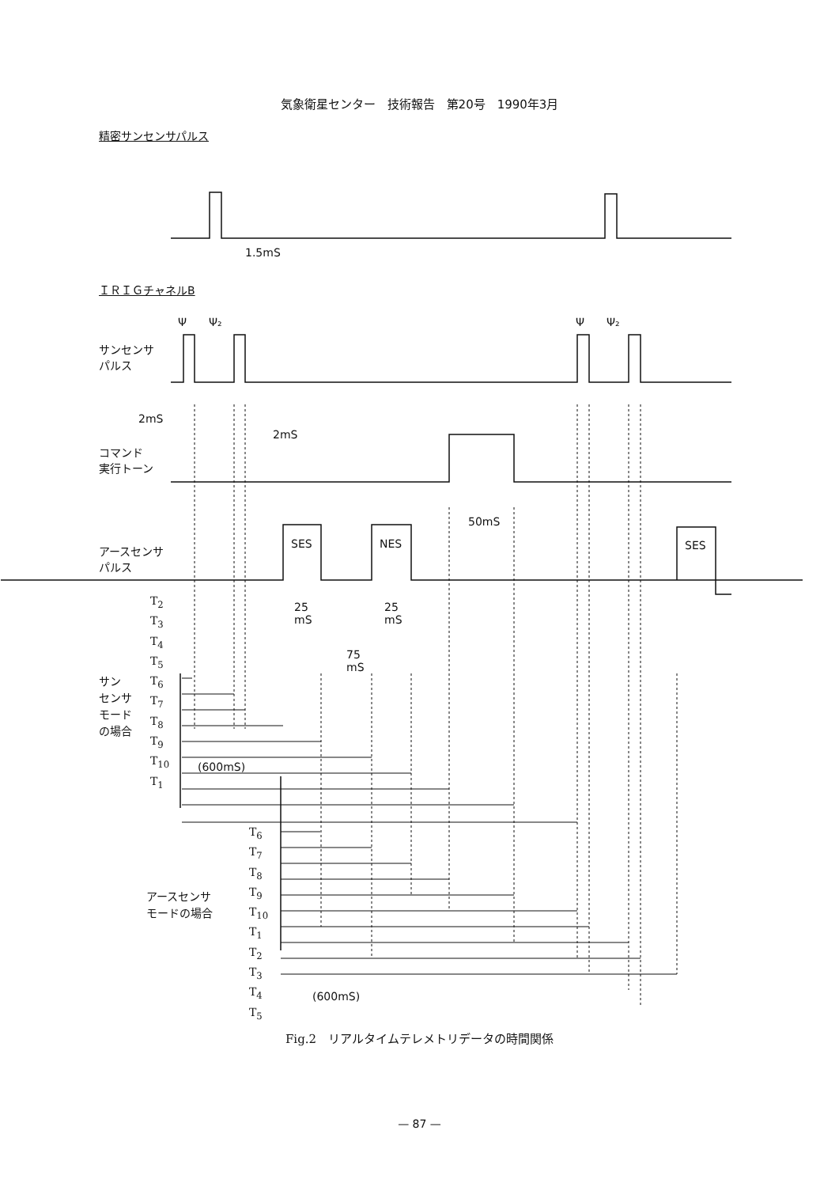気象衛星センター　技術報告　第20号　1990年3月
精密サンセンサパルス
1.5mS
ＩＲＩＧチャネルB
Ψ　　Ψ₂ Ψ　　Ψ₂
サンセンサ
パルス
2mS
2mS
コマンド
実行トーン
50mS
アースセンサ
パルス
SES NES SES
25
mS
25
mS
75
mS
サン
センサ
モード
の場合
T<sub>2</sub>
T<sub>3</sub>
T<sub>4</sub>
T<sub>5</sub>
T<sub>6</sub>
T<sub>7</sub>
T<sub>8</sub>
T<sub>9</sub>
T<sub>10</sub>
T<sub>1</sub>
(600mS)
アースセンサ
モードの場合
T<sub>6</sub>
T<sub>7</sub>
T<sub>8</sub>
T<sub>9</sub>
T<sub>10</sub>
T<sub>1</sub>
T<sub>2</sub>
T<sub>3</sub>
T<sub>4</sub>
T<sub>5</sub>
(600mS)
Fig.2　リアルタイムテレメトリデータの時間関係
— 87 —